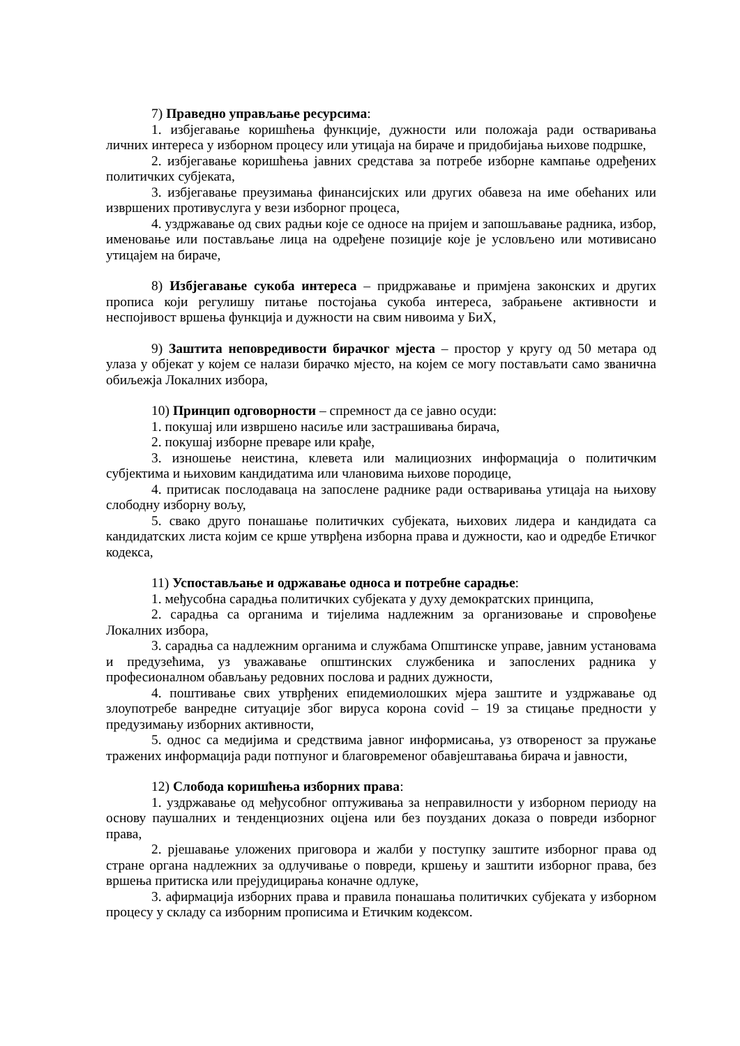7) Праведно управљање ресурсима:
1. избјегавање коришћења функције, дужности или положаја ради остваривања личних интереса у изборном процесу или утицаја на бираче и придобијања њихове подршке,
2. избјегавање коришћења јавних средстава за потребе изборне кампање одређених политичких субјеката,
3. избјегавање преузимања финансијских или других обавеза на име обећаних или извршених противуслуга у вези изборног процеса,
4. уздржавање од свих радњи које се односе на пријем и запошљавање радника, избор, именовање или постављање лица на одређене позиције које је условљено или мотивисано утицајем на бираче,
8) Избјегавање сукоба интереса – придржавање и примјена законских и других прописа који регулишу питање постојања сукоба интереса, забрањене активности и неспојивост вршења функција и дужности на свим нивоима у БиХ,
9) Заштита неповредивости бирачког мјеста – простор у кругу од 50 метара од улаза у објекат у којем се налази бирачко мјесто, на којем се могу постављати само званична обиљежја Локалних избора,
10) Принцип одговорности – спремност да се јавно осуди:
1. покушај или извршено насиље или застрашивања бирача,
2. покушај изборне преваре или крађе,
3. изношење неистина, клевета или малициозних информација о политичким субјектима и њиховим кандидатима или члановима њихове породице,
4. притисак послодаваца на запослене раднике ради остваривања утицаја на њихову слободну изборну вољу,
5. свако друго понашање политичких субјеката, њихових лидера и кандидата са кандидатских листа којим се крше утврђена изборна права и дужности, као и одредбе Етичког кодекса,
11) Успостављање и одржавање односа и потребне сарадње:
1. међусобна сарадња политичких субјеката у духу демократских принципа,
2. сарадња са органима и тијелима надлежним за организовање и спровођење Локалних избора,
3. сарадња са надлежним органима и службама Општинске управе, јавним установама и предузећима, уз уважавање општинских службеника и запослених радника у професионалном обављању редовних послова и радних дужности,
4. поштивање свих утврђених епидемиолошких мјера заштите и уздржавање од злоупотребе ванредне ситуације због вируса корона covid – 19 за стицање предности у предузимању изборних активности,
5. однос са медијима и средствима јавног информисања, уз отвореност за пружање тражених информација ради потпуног и благовременог обавјештавања бирача и јавности,
12) Слобода коришћења изборних права:
1. уздржавање од међусобног оптуживања за неправилности у изборном периоду на основу паушалних и тенденциозних оцјена или без поузданих доказа о повреди изборног права,
2. рјешавање уложених приговора и жалби у поступку заштите изборног права од стране органа надлежних за одлучивање о повреди, кршењу и заштити изборног права, без вршења притиска или прејудицирања коначне одлуке,
3. афирмација изборних права и правила понашања политичких субјеката у изборном процесу у складу са изборним прописима и Етичким кодексом.